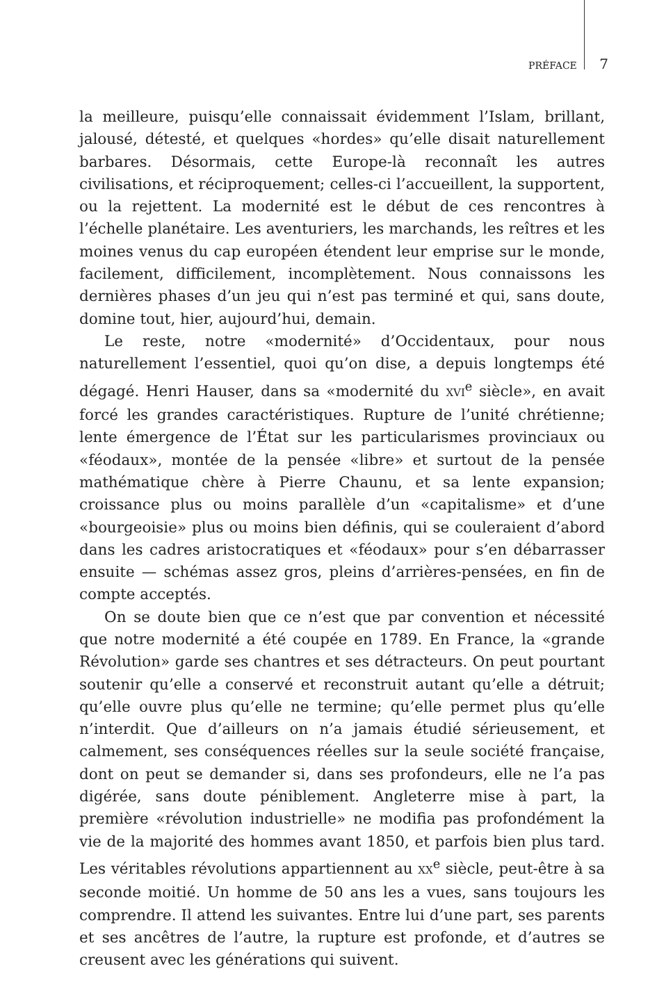PRÉFACE 7
la meilleure, puisqu’elle connaissait évidemment l’Islam, brillant, jalousé, détesté, et quelques «hordes» qu’elle disait naturellement barbares. Désormais, cette Europe-là reconnaît les autres civilisations, et réciproquement; celles-ci l’accueillent, la supportent, ou la rejettent. La modernité est le début de ces rencontres à l’échelle planétaire. Les aventuriers, les marchands, les reîtres et les moines venus du cap européen étendent leur emprise sur le monde, facilement, difficilement, incomplètement. Nous connaissons les dernières phases d’un jeu qui n’est pas terminé et qui, sans doute, domine tout, hier, aujourd’hui, demain.
Le reste, notre «modernité» d’Occidentaux, pour nous naturellement l’essentiel, quoi qu’on dise, a depuis longtemps été dégagé. Henri Hauser, dans sa «modernité du XVI<sup>e</sup> siècle», en avait forcé les grandes caractéristiques. Rupture de l’unité chrétienne; lente émergence de l’État sur les particularismes provinciaux ou «féodaux», montée de la pensée «libre» et surtout de la pensée mathématique chère à Pierre Chaunu, et sa lente expansion; croissance plus ou moins parallèle d’un «capitalisme» et d’une «bourgeoisie» plus ou moins bien définis, qui se couleraient d’abord dans les cadres aristocratiques et «féodaux» pour s’en débarrasser ensuite — schémas assez gros, pleins d’arrières-pensées, en fin de compte acceptés.
On se doute bien que ce n’est que par convention et nécessité que notre modernité a été coupée en 1789. En France, la «grande Révolution» garde ses chantres et ses détracteurs. On peut pourtant soutenir qu’elle a conservé et reconstruit autant qu’elle a détruit; qu’elle ouvre plus qu’elle ne termine; qu’elle permet plus qu’elle n’interdit. Que d’ailleurs on n’a jamais étudié sérieusement, et calmement, ses conséquences réelles sur la seule société française, dont on peut se demander si, dans ses profondeurs, elle ne l’a pas digérée, sans doute péniblement. Angleterre mise à part, la première «révolution industrielle» ne modifia pas profondément la vie de la majorité des hommes avant 1850, et parfois bien plus tard. Les véritables révolutions appartiennent au XX<sup>e</sup> siècle, peut-être à sa seconde moitié. Un homme de 50 ans les a vues, sans toujours les comprendre. Il attend les suivantes. Entre lui d’une part, ses parents et ses ancêtres de l’autre, la rupture est profonde, et d’autres se creusent avec les générations qui suivent.